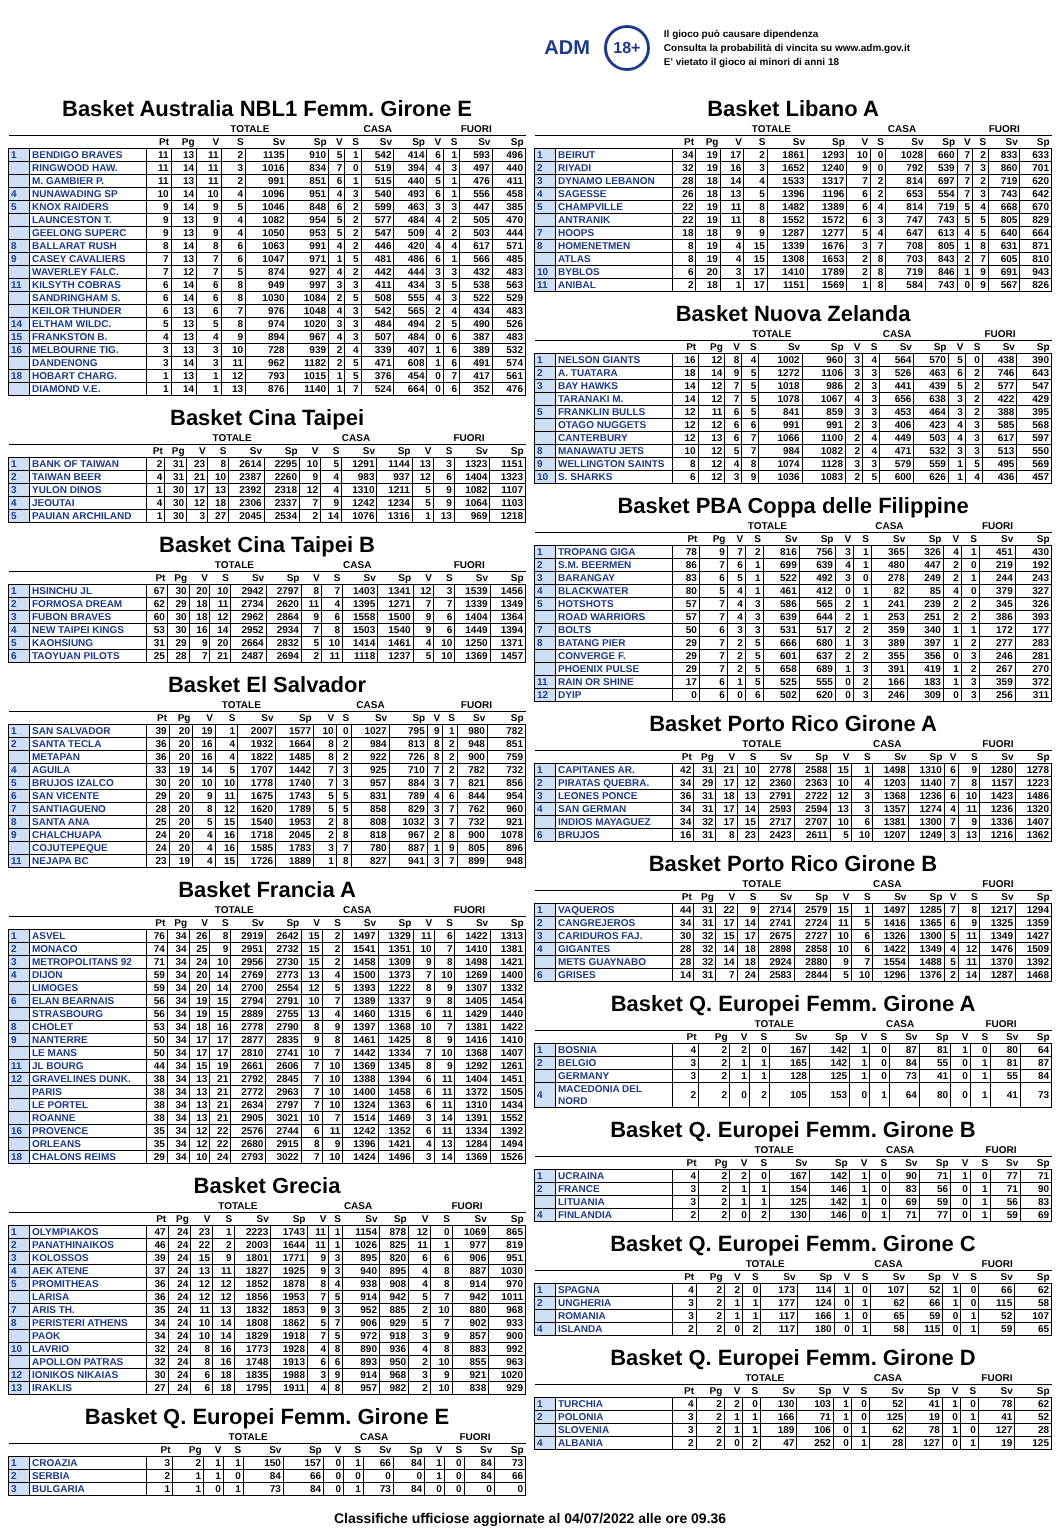ADM 18+
Il gioco può causare dipendenza
Consulta la probabilità di vincita su www.adm.gov.it
E' vietato il gioco ai minori di anni 18
Basket Australia NBL1 Femm. Girone E
| | | | TOTALE | | | | | CASA | | | | FUORI | | | |
| --- | --- | --- | --- | --- | --- | --- | --- | --- | --- | --- | --- | --- | --- | --- | --- |
| | | Pt | Pg | V | S | Sv | Sp | V | S | Sv | Sp | V | S | Sv | Sp |
| 1 | BENDIGO BRAVES | 11 | 13 | 11 | 2 | 1135 | 910 | 5 | 1 | 542 | 414 | 6 | 1 | 593 | 496 |
| | RINGWOOD HAW. | 11 | 14 | 11 | 3 | 1016 | 834 | 7 | 0 | 519 | 394 | 4 | 3 | 497 | 440 |
| | M. GAMBIER P. | 11 | 13 | 11 | 2 | 991 | 851 | 6 | 1 | 515 | 440 | 5 | 1 | 476 | 411 |
| 4 | NUNAWADING SP | 10 | 14 | 10 | 4 | 1096 | 951 | 4 | 3 | 540 | 493 | 6 | 1 | 556 | 458 |
| 5 | KNOX RAIDERS | 9 | 14 | 9 | 5 | 1046 | 848 | 6 | 2 | 599 | 463 | 3 | 3 | 447 | 385 |
| | LAUNCESTON T. | 9 | 13 | 9 | 4 | 1082 | 954 | 5 | 2 | 577 | 484 | 4 | 2 | 505 | 470 |
| | GEELONG SUPERC | 9 | 13 | 9 | 4 | 1050 | 953 | 5 | 2 | 547 | 509 | 4 | 2 | 503 | 444 |
| 8 | BALLARAT RUSH | 8 | 14 | 8 | 6 | 1063 | 991 | 4 | 2 | 446 | 420 | 4 | 4 | 617 | 571 |
| 9 | CASEY CAVALIERS | 7 | 13 | 7 | 6 | 1047 | 971 | 1 | 5 | 481 | 486 | 6 | 1 | 566 | 485 |
| | WAVERLEY FALC. | 7 | 12 | 7 | 5 | 874 | 927 | 4 | 2 | 442 | 444 | 3 | 3 | 432 | 483 |
| 11 | KILSYTH COBRAS | 6 | 14 | 6 | 8 | 949 | 997 | 3 | 3 | 411 | 434 | 3 | 5 | 538 | 563 |
| | SANDRINGHAM S. | 6 | 14 | 6 | 8 | 1030 | 1084 | 2 | 5 | 508 | 555 | 4 | 3 | 522 | 529 |
| | KEILOR THUNDER | 6 | 13 | 6 | 7 | 976 | 1048 | 4 | 3 | 542 | 565 | 2 | 4 | 434 | 483 |
| 14 | ELTHAM WILDC. | 5 | 13 | 5 | 8 | 974 | 1020 | 3 | 3 | 484 | 494 | 2 | 5 | 490 | 526 |
| 15 | FRANKSTON B. | 4 | 13 | 4 | 9 | 894 | 967 | 4 | 3 | 507 | 484 | 0 | 6 | 387 | 483 |
| 16 | MELBOURNE TIG. | 3 | 13 | 3 | 10 | 728 | 939 | 2 | 4 | 339 | 407 | 1 | 6 | 389 | 532 |
| | DANDENONG | 3 | 14 | 3 | 11 | 962 | 1182 | 2 | 5 | 471 | 608 | 1 | 6 | 491 | 574 |
| 18 | HOBART CHARG. | 1 | 13 | 1 | 12 | 793 | 1015 | 1 | 5 | 376 | 454 | 0 | 7 | 417 | 561 |
| | DIAMOND V.E. | 1 | 14 | 1 | 13 | 876 | 1140 | 1 | 7 | 524 | 664 | 0 | 6 | 352 | 476 |
Basket Cina Taipei
| | | | TOTALE | | | | | CASA | | | | FUORI | | | |
| --- | --- | --- | --- | --- | --- | --- | --- | --- | --- | --- | --- | --- | --- | --- | --- |
| | | Pt | Pg | V | S | Sv | Sp | V | S | Sv | Sp | V | S | Sv | Sp |
| 1 | BANK OF TAIWAN | 2 | 31 | 23 | 8 | 2614 | 2295 | 10 | 5 | 1291 | 1144 | 13 | 3 | 1323 | 1151 |
| 2 | TAIWAN BEER | 4 | 31 | 21 | 10 | 2387 | 2260 | 9 | 4 | 983 | 937 | 12 | 6 | 1404 | 1323 |
| 3 | YULON DINOS | 1 | 30 | 17 | 13 | 2392 | 2318 | 12 | 4 | 1310 | 1211 | 5 | 9 | 1082 | 1107 |
| 4 | JEOUTAI | 4 | 30 | 12 | 18 | 2306 | 2337 | 7 | 9 | 1242 | 1234 | 5 | 9 | 1064 | 1103 |
| 5 | PAUIAN ARCHILAND | 1 | 30 | 3 | 27 | 2045 | 2534 | 2 | 14 | 1076 | 1316 | 1 | 13 | 969 | 1218 |
Basket Cina Taipei B
| | | | TOTALE | | | | | CASA | | | | FUORI | | | |
| --- | --- | --- | --- | --- | --- | --- | --- | --- | --- | --- | --- | --- | --- | --- | --- |
| | | Pt | Pg | V | S | Sv | Sp | V | S | Sv | Sp | V | S | Sv | Sp |
| 1 | HSINCHU JL | 67 | 30 | 20 | 10 | 2942 | 2797 | 8 | 7 | 1403 | 1341 | 12 | 3 | 1539 | 1456 |
| 2 | FORMOSA DREAM | 62 | 29 | 18 | 11 | 2734 | 2620 | 11 | 4 | 1395 | 1271 | 7 | 7 | 1339 | 1349 |
| 3 | FUBON BRAVES | 60 | 30 | 18 | 12 | 2962 | 2864 | 9 | 6 | 1558 | 1500 | 9 | 6 | 1404 | 1364 |
| 4 | NEW TAIPEI KINGS | 53 | 30 | 16 | 14 | 2952 | 2934 | 7 | 8 | 1503 | 1540 | 9 | 6 | 1449 | 1394 |
| 5 | KAOHSIUNG | 31 | 29 | 9 | 20 | 2664 | 2832 | 5 | 10 | 1414 | 1461 | 4 | 10 | 1250 | 1371 |
| 6 | TAOYUAN PILOTS | 25 | 28 | 7 | 21 | 2487 | 2694 | 2 | 11 | 1118 | 1237 | 5 | 10 | 1369 | 1457 |
Basket El Salvador
| | | | TOTALE | | | | | CASA | | | | FUORI | | | |
| --- | --- | --- | --- | --- | --- | --- | --- | --- | --- | --- | --- | --- | --- | --- | --- |
| | | Pt | Pg | V | S | Sv | Sp | V | S | Sv | Sp | V | S | Sv | Sp |
| 1 | SAN SALVADOR | 39 | 20 | 19 | 1 | 2007 | 1577 | 10 | 0 | 1027 | 795 | 9 | 1 | 980 | 782 |
| 2 | SANTA TECLA | 36 | 20 | 16 | 4 | 1932 | 1664 | 8 | 2 | 984 | 813 | 8 | 2 | 948 | 851 |
| | METAPAN | 36 | 20 | 16 | 4 | 1822 | 1485 | 8 | 2 | 922 | 726 | 8 | 2 | 900 | 759 |
| 4 | AGUILA | 33 | 19 | 14 | 5 | 1707 | 1442 | 7 | 3 | 925 | 710 | 7 | 2 | 782 | 732 |
| 5 | BRUJOS IZALCO | 30 | 20 | 10 | 10 | 1778 | 1740 | 7 | 3 | 957 | 884 | 3 | 7 | 821 | 856 |
| 6 | SAN VICENTE | 29 | 20 | 9 | 11 | 1675 | 1743 | 5 | 5 | 831 | 789 | 4 | 6 | 844 | 954 |
| 7 | SANTIAGUENO | 28 | 20 | 8 | 12 | 1620 | 1789 | 5 | 5 | 858 | 829 | 3 | 7 | 762 | 960 |
| 8 | SANTA ANA | 25 | 20 | 5 | 15 | 1540 | 1953 | 2 | 8 | 808 | 1032 | 3 | 7 | 732 | 921 |
| 9 | CHALCHUAPA | 24 | 20 | 4 | 16 | 1718 | 2045 | 2 | 8 | 818 | 967 | 2 | 8 | 900 | 1078 |
| | COJUTEPEQUE | 24 | 20 | 4 | 16 | 1585 | 1783 | 3 | 7 | 780 | 887 | 1 | 9 | 805 | 896 |
| 11 | NEJAPA BC | 23 | 19 | 4 | 15 | 1726 | 1889 | 1 | 8 | 827 | 941 | 3 | 7 | 899 | 948 |
Basket Francia A
| | | | TOTALE | | | | | CASA | | | | FUORI | | | |
| --- | --- | --- | --- | --- | --- | --- | --- | --- | --- | --- | --- | --- | --- | --- | --- |
| | | Pt | Pg | V | S | Sv | Sp | V | S | Sv | Sp | V | S | Sv | Sp |
| 1 | ASVEL | 76 | 34 | 26 | 8 | 2919 | 2642 | 15 | 2 | 1497 | 1329 | 11 | 6 | 1422 | 1313 |
| 2 | MONACO | 74 | 34 | 25 | 9 | 2951 | 2732 | 15 | 2 | 1541 | 1351 | 10 | 7 | 1410 | 1381 |
| 3 | METROPOLITANS 92 | 71 | 34 | 24 | 10 | 2956 | 2730 | 15 | 2 | 1458 | 1309 | 9 | 8 | 1498 | 1421 |
| 4 | DIJON | 59 | 34 | 20 | 14 | 2769 | 2773 | 13 | 4 | 1500 | 1373 | 7 | 10 | 1269 | 1400 |
| | LIMOGES | 59 | 34 | 20 | 14 | 2700 | 2554 | 12 | 5 | 1393 | 1222 | 8 | 9 | 1307 | 1332 |
| 6 | ELAN BEARNAIS | 56 | 34 | 19 | 15 | 2794 | 2791 | 10 | 7 | 1389 | 1337 | 9 | 8 | 1405 | 1454 |
| | STRASBOURG | 56 | 34 | 19 | 15 | 2889 | 2755 | 13 | 4 | 1460 | 1315 | 6 | 11 | 1429 | 1440 |
| 8 | CHOLET | 53 | 34 | 18 | 16 | 2778 | 2790 | 8 | 9 | 1397 | 1368 | 10 | 7 | 1381 | 1422 |
| 9 | NANTERRE | 50 | 34 | 17 | 17 | 2877 | 2835 | 9 | 8 | 1461 | 1425 | 8 | 9 | 1416 | 1410 |
| | LE MANS | 50 | 34 | 17 | 17 | 2810 | 2741 | 10 | 7 | 1442 | 1334 | 7 | 10 | 1368 | 1407 |
| 11 | JL BOURG | 44 | 34 | 15 | 19 | 2661 | 2606 | 7 | 10 | 1369 | 1345 | 8 | 9 | 1292 | 1261 |
| 12 | GRAVELINES DUNK. | 38 | 34 | 13 | 21 | 2792 | 2845 | 7 | 10 | 1388 | 1394 | 6 | 11 | 1404 | 1451 |
| | PARIS | 38 | 34 | 13 | 21 | 2772 | 2963 | 7 | 10 | 1400 | 1458 | 6 | 11 | 1372 | 1505 |
| | LE PORTEL | 38 | 34 | 13 | 21 | 2634 | 2797 | 7 | 10 | 1324 | 1363 | 6 | 11 | 1310 | 1434 |
| | ROANNE | 38 | 34 | 13 | 21 | 2905 | 3021 | 10 | 7 | 1514 | 1469 | 3 | 14 | 1391 | 1552 |
| 16 | PROVENCE | 35 | 34 | 12 | 22 | 2576 | 2744 | 6 | 11 | 1242 | 1352 | 6 | 11 | 1334 | 1392 |
| | ORLEANS | 35 | 34 | 12 | 22 | 2680 | 2915 | 8 | 9 | 1396 | 1421 | 4 | 13 | 1284 | 1494 |
| 18 | CHALONS REIMS | 29 | 34 | 10 | 24 | 2793 | 3022 | 7 | 10 | 1424 | 1496 | 3 | 14 | 1369 | 1526 |
Basket Grecia
| | | | TOTALE | | | | | CASA | | | | FUORI | | | |
| --- | --- | --- | --- | --- | --- | --- | --- | --- | --- | --- | --- | --- | --- | --- | --- |
| | | Pt | Pg | V | S | Sv | Sp | V | S | Sv | Sp | V | S | Sv | Sp |
| 1 | OLYMPIAKOS | 47 | 24 | 23 | 1 | 2223 | 1743 | 11 | 1 | 1154 | 878 | 12 | 0 | 1069 | 865 |
| 2 | PANATHINAIKOS | 46 | 24 | 22 | 2 | 2003 | 1644 | 11 | 1 | 1026 | 825 | 11 | 1 | 977 | 819 |
| 3 | KOLOSSOS | 39 | 24 | 15 | 9 | 1801 | 1771 | 9 | 3 | 895 | 820 | 6 | 6 | 906 | 951 |
| 4 | AEK ATENE | 37 | 24 | 13 | 11 | 1827 | 1925 | 9 | 3 | 940 | 895 | 4 | 8 | 887 | 1030 |
| 5 | PROMITHEAS | 36 | 24 | 12 | 12 | 1852 | 1878 | 8 | 4 | 938 | 908 | 4 | 8 | 914 | 970 |
| | LARISA | 36 | 24 | 12 | 12 | 1856 | 1953 | 7 | 5 | 914 | 942 | 5 | 7 | 942 | 1011 |
| 7 | ARIS TH. | 35 | 24 | 11 | 13 | 1832 | 1853 | 9 | 3 | 952 | 885 | 2 | 10 | 880 | 968 |
| 8 | PERISTERI ATHENS | 34 | 24 | 10 | 14 | 1808 | 1862 | 5 | 7 | 906 | 929 | 5 | 7 | 902 | 933 |
| | PAOK | 34 | 24 | 10 | 14 | 1829 | 1918 | 7 | 5 | 972 | 918 | 3 | 9 | 857 | 900 |
| 10 | LAVRIO | 32 | 24 | 8 | 16 | 1773 | 1928 | 4 | 8 | 890 | 936 | 4 | 8 | 883 | 992 |
| | APOLLON PATRAS | 32 | 24 | 8 | 16 | 1748 | 1913 | 6 | 6 | 893 | 950 | 2 | 10 | 855 | 963 |
| 12 | IONIKOS NIKAIAS | 30 | 24 | 6 | 18 | 1835 | 1988 | 3 | 9 | 914 | 968 | 3 | 9 | 921 | 1020 |
| 13 | IRAKLIS | 27 | 24 | 6 | 18 | 1795 | 1911 | 4 | 8 | 957 | 982 | 2 | 10 | 838 | 929 |
Basket Q. Europei Femm. Girone E
| | | | TOTALE | | | | | CASA | | | | FUORI | | | |
| --- | --- | --- | --- | --- | --- | --- | --- | --- | --- | --- | --- | --- | --- | --- | --- |
| | | Pt | Pg | V | S | Sv | Sp | V | S | Sv | Sp | V | S | Sv | Sp |
| 1 | CROAZIA | 3 | 2 | 1 | 1 | 150 | 157 | 0 | 1 | 66 | 84 | 1 | 0 | 84 | 73 |
| 2 | SERBIA | 2 | 1 | 1 | 0 | 84 | 66 | 0 | 0 | 0 | 0 | 1 | 0 | 84 | 66 |
| 3 | BULGARIA | 1 | 1 | 0 | 1 | 73 | 84 | 0 | 1 | 73 | 84 | 0 | 0 | 0 | 0 |
Basket Libano A
| | | | TOTALE | | | | | CASA | | | | FUORI | | | |
| --- | --- | --- | --- | --- | --- | --- | --- | --- | --- | --- | --- | --- | --- | --- | --- |
| | | Pt | Pg | V | S | Sv | Sp | V | S | Sv | Sp | V | S | Sv | Sp |
| 1 | BEIRUT | 34 | 19 | 17 | 2 | 1861 | 1293 | 10 | 0 | 1028 | 660 | 7 | 2 | 833 | 633 |
| 2 | RIYADI | 32 | 19 | 16 | 3 | 1652 | 1240 | 9 | 0 | 792 | 539 | 7 | 3 | 860 | 701 |
| 3 | DYNAMO LEBANON | 28 | 18 | 14 | 4 | 1533 | 1317 | 7 | 2 | 814 | 697 | 7 | 2 | 719 | 620 |
| 4 | SAGESSE | 26 | 18 | 13 | 5 | 1396 | 1196 | 6 | 2 | 653 | 554 | 7 | 3 | 743 | 642 |
| 5 | CHAMPVILLE | 22 | 19 | 11 | 8 | 1482 | 1389 | 6 | 4 | 814 | 719 | 5 | 4 | 668 | 670 |
| | ANTRANIK | 22 | 19 | 11 | 8 | 1552 | 1572 | 6 | 3 | 747 | 743 | 5 | 5 | 805 | 829 |
| 7 | HOOPS | 18 | 18 | 9 | 9 | 1287 | 1277 | 5 | 4 | 647 | 613 | 4 | 5 | 640 | 664 |
| 8 | HOMENETMEN | 8 | 19 | 4 | 15 | 1339 | 1676 | 3 | 7 | 708 | 805 | 1 | 8 | 631 | 871 |
| | ATLAS | 8 | 19 | 4 | 15 | 1308 | 1653 | 2 | 8 | 703 | 843 | 2 | 7 | 605 | 810 |
| 10 | BYBLOS | 6 | 20 | 3 | 17 | 1410 | 1789 | 2 | 8 | 719 | 846 | 1 | 9 | 691 | 943 |
| 11 | ANIBAL | 2 | 18 | 1 | 17 | 1151 | 1569 | 1 | 8 | 584 | 743 | 0 | 9 | 567 | 826 |
Basket Nuova Zelanda
| | | | TOTALE | | | | | CASA | | | | FUORI | | | |
| --- | --- | --- | --- | --- | --- | --- | --- | --- | --- | --- | --- | --- | --- | --- | --- |
| | | Pt | Pg | V | S | Sv | Sp | V | S | Sv | Sp | V | S | Sv | Sp |
| 1 | NELSON GIANTS | 16 | 12 | 8 | 4 | 1002 | 960 | 3 | 4 | 564 | 570 | 5 | 0 | 438 | 390 |
| 2 | A. TUATARA | 18 | 14 | 9 | 5 | 1272 | 1106 | 3 | 3 | 526 | 463 | 6 | 2 | 746 | 643 |
| 3 | BAY HAWKS | 14 | 12 | 7 | 5 | 1018 | 986 | 2 | 3 | 441 | 439 | 5 | 2 | 577 | 547 |
| | TARANAKI M. | 14 | 12 | 7 | 5 | 1078 | 1067 | 4 | 3 | 656 | 638 | 3 | 2 | 422 | 429 |
| 5 | FRANKLIN BULLS | 12 | 11 | 6 | 5 | 841 | 859 | 3 | 3 | 453 | 464 | 3 | 2 | 388 | 395 |
| | OTAGO NUGGETS | 12 | 12 | 6 | 6 | 991 | 991 | 2 | 3 | 406 | 423 | 4 | 3 | 585 | 568 |
| | CANTERBURY | 12 | 13 | 6 | 7 | 1066 | 1100 | 2 | 4 | 449 | 503 | 4 | 3 | 617 | 597 |
| 8 | MANAWATU JETS | 10 | 12 | 5 | 7 | 984 | 1082 | 2 | 4 | 471 | 532 | 3 | 3 | 513 | 550 |
| 9 | WELLINGTON SAINTS | 8 | 12 | 4 | 8 | 1074 | 1128 | 3 | 3 | 579 | 559 | 1 | 5 | 495 | 569 |
| 10 | S. SHARKS | 6 | 12 | 3 | 9 | 1036 | 1083 | 2 | 5 | 600 | 626 | 1 | 4 | 436 | 457 |
Basket PBA Coppa delle Filippine
| | | | TOTALE | | | | | CASA | | | | FUORI | | | |
| --- | --- | --- | --- | --- | --- | --- | --- | --- | --- | --- | --- | --- | --- | --- | --- |
| | | Pt | Pg | V | S | Sv | Sp | V | S | Sv | Sp | V | S | Sv | Sp |
| 1 | TROPANG GIGA | 78 | 9 | 7 | 2 | 816 | 756 | 3 | 1 | 365 | 326 | 4 | 1 | 451 | 430 |
| 2 | S.M. BEERMEN | 86 | 7 | 6 | 1 | 699 | 639 | 4 | 1 | 480 | 447 | 2 | 0 | 219 | 192 |
| 3 | BARANGAY | 83 | 6 | 5 | 1 | 522 | 492 | 3 | 0 | 278 | 249 | 2 | 1 | 244 | 243 |
| 4 | BLACKWATER | 80 | 5 | 4 | 1 | 461 | 412 | 0 | 1 | 82 | 85 | 4 | 0 | 379 | 327 |
| 5 | HOTSHOTS | 57 | 7 | 4 | 3 | 586 | 565 | 2 | 1 | 241 | 239 | 2 | 2 | 345 | 326 |
| | ROAD WARRIORS | 57 | 7 | 4 | 3 | 639 | 644 | 2 | 1 | 253 | 251 | 2 | 2 | 386 | 393 |
| 7 | BOLTS | 50 | 6 | 3 | 3 | 531 | 517 | 2 | 2 | 359 | 340 | 1 | 1 | 172 | 177 |
| 8 | BATANG PIER | 29 | 7 | 2 | 5 | 666 | 680 | 1 | 3 | 389 | 397 | 1 | 2 | 277 | 283 |
| | CONVERGE F. | 29 | 7 | 2 | 5 | 601 | 637 | 2 | 2 | 355 | 356 | 0 | 3 | 246 | 281 |
| | PHOENIX PULSE | 29 | 7 | 2 | 5 | 658 | 689 | 1 | 3 | 391 | 419 | 1 | 2 | 267 | 270 |
| 11 | RAIN OR SHINE | 17 | 6 | 1 | 5 | 525 | 555 | 0 | 2 | 166 | 183 | 1 | 3 | 359 | 372 |
| 12 | DYIP | 0 | 6 | 0 | 6 | 502 | 620 | 0 | 3 | 246 | 309 | 0 | 3 | 256 | 311 |
Basket Porto Rico Girone A
| | | | TOTALE | | | | | CASA | | | | FUORI | | | |
| --- | --- | --- | --- | --- | --- | --- | --- | --- | --- | --- | --- | --- | --- | --- | --- |
| | | Pt | Pg | V | S | Sv | Sp | V | S | Sv | Sp | V | S | Sv | Sp |
| 1 | CAPITANES AR. | 42 | 31 | 21 | 10 | 2778 | 2588 | 15 | 1 | 1498 | 1310 | 6 | 9 | 1280 | 1278 |
| 2 | PIRATAS QUEBRA. | 34 | 29 | 17 | 12 | 2360 | 2363 | 10 | 4 | 1203 | 1140 | 7 | 8 | 1157 | 1223 |
| 3 | LEONES PONCE | 36 | 31 | 18 | 13 | 2791 | 2722 | 12 | 3 | 1368 | 1236 | 6 | 10 | 1423 | 1486 |
| 4 | SAN GERMAN | 34 | 31 | 17 | 14 | 2593 | 2594 | 13 | 3 | 1357 | 1274 | 4 | 11 | 1236 | 1320 |
| | INDIOS MAYAGUEZ | 34 | 32 | 17 | 15 | 2717 | 2707 | 10 | 6 | 1381 | 1300 | 7 | 9 | 1336 | 1407 |
| 6 | BRUJOS | 16 | 31 | 8 | 23 | 2423 | 2611 | 5 | 10 | 1207 | 1249 | 3 | 13 | 1216 | 1362 |
Basket Porto Rico Girone B
| | | | TOTALE | | | | | CASA | | | | FUORI | | | |
| --- | --- | --- | --- | --- | --- | --- | --- | --- | --- | --- | --- | --- | --- | --- | --- |
| | | Pt | Pg | V | S | Sv | Sp | V | S | Sv | Sp | V | S | Sv | Sp |
| 1 | VAQUEROS | 44 | 31 | 22 | 9 | 2714 | 2579 | 15 | 1 | 1497 | 1285 | 7 | 8 | 1217 | 1294 |
| 2 | CANGREJEROS | 34 | 31 | 17 | 14 | 2741 | 2724 | 11 | 5 | 1416 | 1365 | 6 | 9 | 1325 | 1359 |
| 3 | CARIDUROS FAJ. | 30 | 32 | 15 | 17 | 2675 | 2727 | 10 | 6 | 1326 | 1300 | 5 | 11 | 1349 | 1427 |
| 4 | GIGANTES | 28 | 32 | 14 | 18 | 2898 | 2858 | 10 | 6 | 1422 | 1349 | 4 | 12 | 1476 | 1509 |
| | METS GUAYNABO | 28 | 32 | 14 | 18 | 2924 | 2880 | 9 | 7 | 1554 | 1488 | 5 | 11 | 1370 | 1392 |
| 6 | GRISES | 14 | 31 | 7 | 24 | 2583 | 2844 | 5 | 10 | 1296 | 1376 | 2 | 14 | 1287 | 1468 |
Basket Q. Europei Femm. Girone A
| | | | TOTALE | | | | | CASA | | | | FUORI | | | |
| --- | --- | --- | --- | --- | --- | --- | --- | --- | --- | --- | --- | --- | --- | --- | --- |
| | | Pt | Pg | V | S | Sv | Sp | V | S | Sv | Sp | V | S | Sv | Sp |
| 1 | BOSNIA | 4 | 2 | 2 | 0 | 167 | 142 | 1 | 0 | 87 | 81 | 1 | 0 | 80 | 64 |
| 2 | BELGIO | 3 | 2 | 1 | 1 | 165 | 142 | 1 | 0 | 84 | 55 | 0 | 1 | 81 | 87 |
| | GERMANY | 3 | 2 | 1 | 1 | 128 | 125 | 1 | 0 | 73 | 41 | 0 | 1 | 55 | 84 |
| 4 | MACEDONIA DEL NORD | 2 | 2 | 0 | 2 | 105 | 153 | 0 | 1 | 64 | 80 | 0 | 1 | 41 | 73 |
Basket Q. Europei Femm. Girone B
| | | | TOTALE | | | | | CASA | | | | FUORI | | | |
| --- | --- | --- | --- | --- | --- | --- | --- | --- | --- | --- | --- | --- | --- | --- | --- |
| | | Pt | Pg | V | S | Sv | Sp | V | S | Sv | Sp | V | S | Sv | Sp |
| 1 | UCRAINA | 4 | 2 | 2 | 0 | 167 | 142 | 1 | 0 | 90 | 71 | 1 | 0 | 77 | 71 |
| 2 | FRANCE | 3 | 2 | 1 | 1 | 154 | 146 | 1 | 0 | 83 | 56 | 0 | 1 | 71 | 90 |
| | LITUANIA | 3 | 2 | 1 | 1 | 125 | 142 | 1 | 0 | 69 | 59 | 0 | 1 | 56 | 83 |
| 4 | FINLANDIA | 2 | 2 | 0 | 2 | 130 | 146 | 0 | 1 | 71 | 77 | 0 | 1 | 59 | 69 |
Basket Q. Europei Femm. Girone C
| | | | TOTALE | | | | | CASA | | | | FUORI | | | |
| --- | --- | --- | --- | --- | --- | --- | --- | --- | --- | --- | --- | --- | --- | --- | --- |
| | | Pt | Pg | V | S | Sv | Sp | V | S | Sv | Sp | V | S | Sv | Sp |
| 1 | SPAGNA | 4 | 2 | 2 | 0 | 173 | 114 | 1 | 0 | 107 | 52 | 1 | 0 | 66 | 62 |
| 2 | UNGHERIA | 3 | 2 | 1 | 1 | 177 | 124 | 0 | 1 | 62 | 66 | 1 | 0 | 115 | 58 |
| | ROMANIA | 3 | 2 | 1 | 1 | 117 | 166 | 1 | 0 | 65 | 59 | 0 | 1 | 52 | 107 |
| 4 | ISLANDA | 2 | 2 | 0 | 2 | 117 | 180 | 0 | 1 | 58 | 115 | 0 | 1 | 59 | 65 |
Basket Q. Europei Femm. Girone D
| | | | TOTALE | | | | | CASA | | | | FUORI | | | |
| --- | --- | --- | --- | --- | --- | --- | --- | --- | --- | --- | --- | --- | --- | --- | --- |
| | | Pt | Pg | V | S | Sv | Sp | V | S | Sv | Sp | V | S | Sv | Sp |
| 1 | TURCHIA | 4 | 2 | 2 | 0 | 130 | 103 | 1 | 0 | 52 | 41 | 1 | 0 | 78 | 62 |
| 2 | POLONIA | 3 | 2 | 1 | 1 | 166 | 71 | 1 | 0 | 125 | 19 | 0 | 1 | 41 | 52 |
| | SLOVENIA | 3 | 2 | 1 | 1 | 189 | 106 | 0 | 1 | 62 | 78 | 1 | 0 | 127 | 28 |
| 4 | ALBANIA | 2 | 2 | 0 | 2 | 47 | 252 | 0 | 1 | 28 | 127 | 0 | 1 | 19 | 125 |
Classifiche ufficiose aggiornate al 04/07/2022 alle ore 09.36